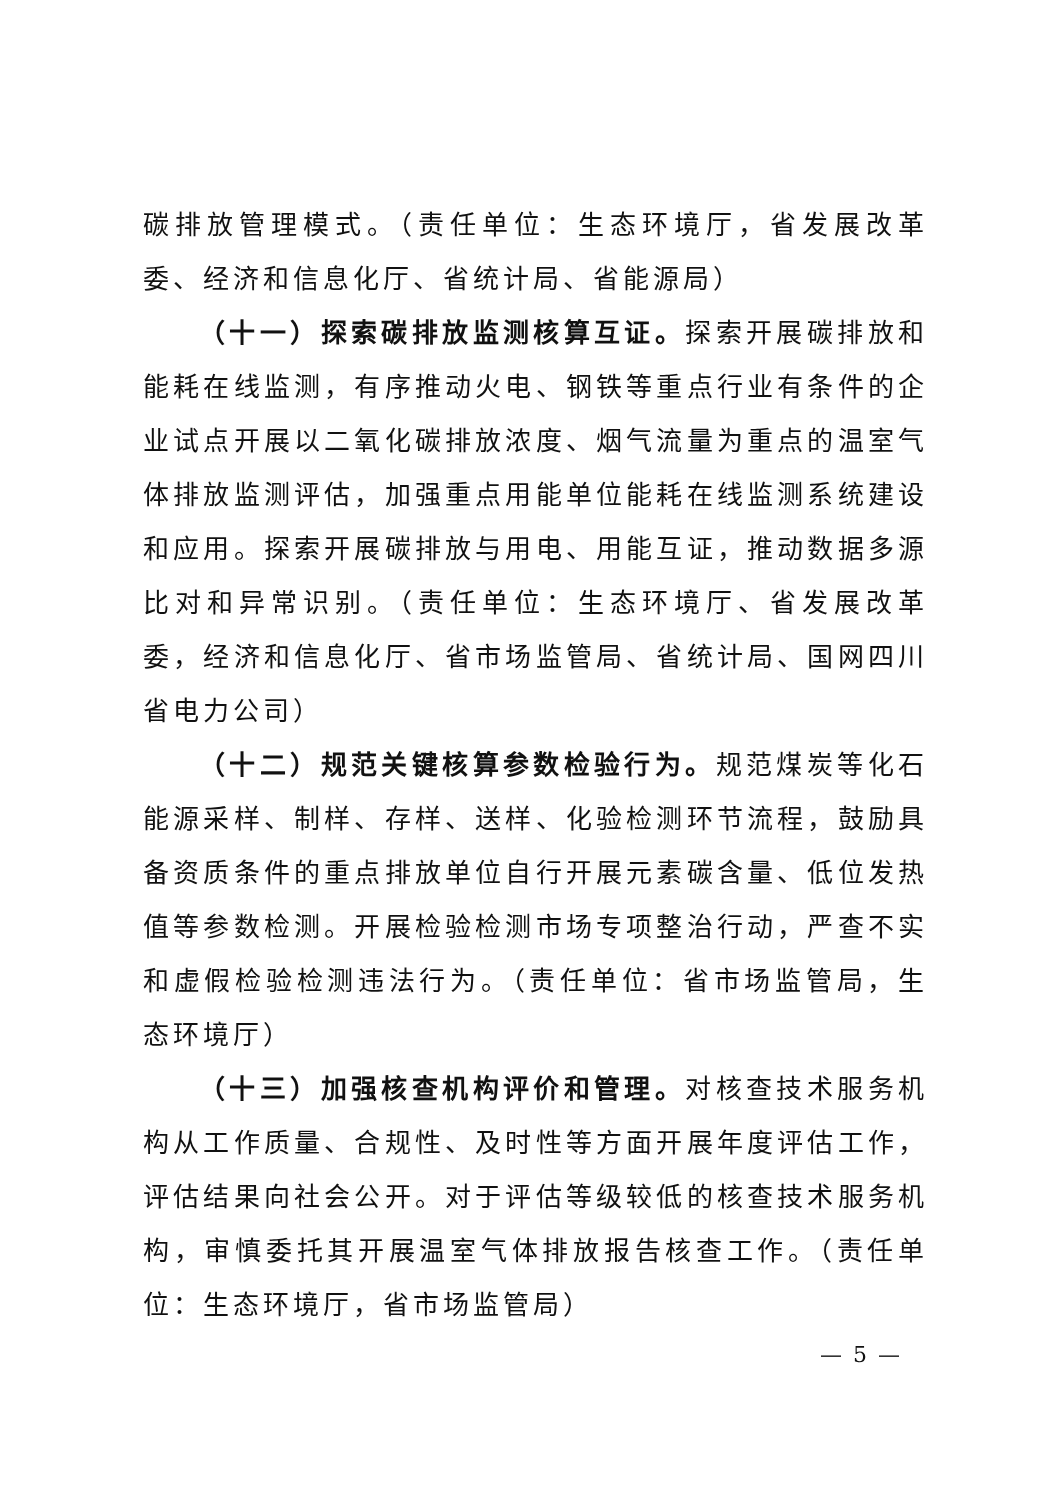碳排放管理模式。（责任单位：生态环境厅，省发展改革委、经济和信息化厅、省统计局、省能源局）
（十一）探索碳排放监测核算互证。探索开展碳排放和能耗在线监测，有序推动火电、钢铁等重点行业有条件的企业试点开展以二氧化碳排放浓度、烟气流量为重点的温室气体排放监测评估，加强重点用能单位能耗在线监测系统建设和应用。探索开展碳排放与用电、用能互证，推动数据多源比对和异常识别。（责任单位：生态环境厅、省发展改革委，经济和信息化厅、省市场监管局、省统计局、国网四川省电力公司）
（十二）规范关键核算参数检验行为。规范煤炭等化石能源采样、制样、存样、送样、化验检测环节流程，鼓励具备资质条件的重点排放单位自行开展元素碳含量、低位发热值等参数检测。开展检验检测市场专项整治行动，严查不实和虚假检验检测违法行为。（责任单位：省市场监管局，生态环境厅）
（十三）加强核查机构评价和管理。对核查技术服务机构从工作质量、合规性、及时性等方面开展年度评估工作，评估结果向社会公开。对于评估等级较低的核查技术服务机构，审慎委托其开展温室气体排放报告核查工作。（责任单位：生态环境厅，省市场监管局）
— 5 —